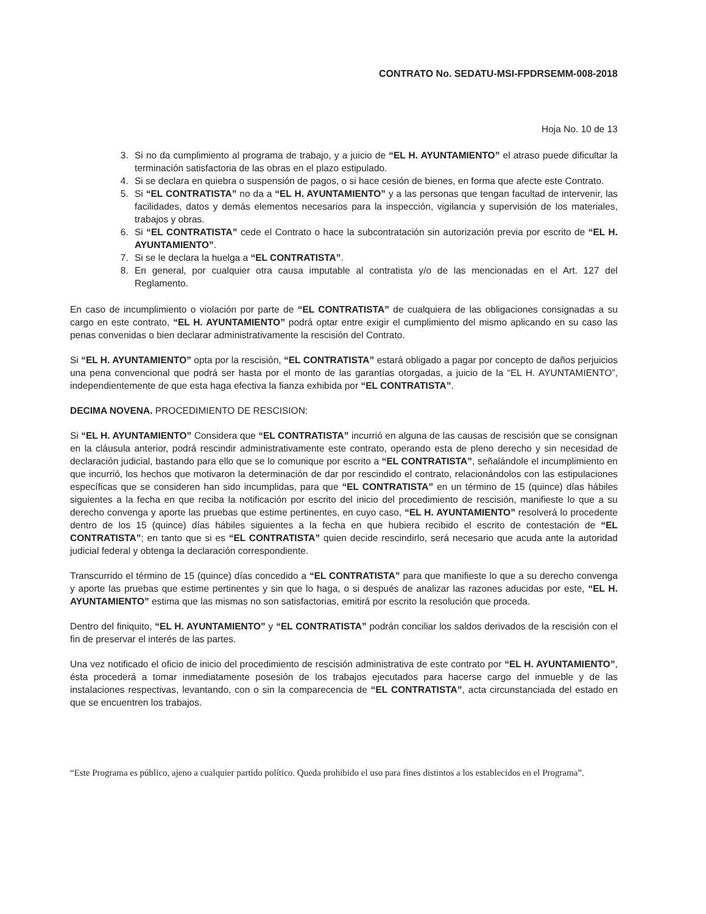CONTRATO No. SEDATU-MSI-FPDRSEMM-008-2018
Hoja No. 10 de 13
3. Si no da cumplimiento al programa de trabajo, y a juicio de “EL H. AYUNTAMIENTO” el atraso puede dificultar la terminación satisfactoria de las obras en el plazo estipulado.
4. Si se declara en quiebra o suspensión de pagos, o si hace cesión de bienes, en forma que afecte este Contrato.
5. Si “EL CONTRATISTA” no da a “EL H. AYUNTAMIENTO” y a las personas que tengan facultad de intervenir, las facilidades, datos y demás elementos necesarios para la inspección, vigilancia y supervisión de los materiales, trabajos y obras.
6. Si “EL CONTRATISTA” cede el Contrato o hace la subcontratación sin autorización previa por escrito de “EL H. AYUNTAMIENTO”.
7. Si se le declara la huelga a “EL CONTRATISTA”.
8. En general, por cualquier otra causa imputable al contratista y/o de las mencionadas en el Art. 127 del Reglamento.
En caso de incumplimiento o violación por parte de “EL CONTRATISTA” de cualquiera de las obligaciones consignadas a su cargo en este contrato, “EL H. AYUNTAMIENTO” podrá optar entre exigir el cumplimiento del mismo aplicando en su caso las penas convenidas o bien declarar administrativamente la rescisión del Contrato.
Si “EL H. AYUNTAMIENTO” opta por la rescisión, “EL CONTRATISTA” estará obligado a pagar por concepto de daños perjuicios una pena convencional que podrá ser hasta por el monto de las garantías otorgadas, a juicio de la “EL H. AYUNTAMIENTO”, independientemente de que esta haga efectiva la fianza exhibida por “EL CONTRATISTA”.
DECIMA NOVENA. PROCEDIMIENTO DE RESCISION:
Si “EL H. AYUNTAMIENTO” Considera que “EL CONTRATISTA” incurrió en alguna de las causas de rescisión que se consignan en la cláusula anterior, podrá rescindir administrativamente este contrato, operando esta de pleno derecho y sin necesidad de declaración judicial, bastando para ello que se lo comunique por escrito a “EL CONTRATISTA”, señalándole el incumplimiento en que incurrió, los hechos que motivaron la determinación de dar por rescindido el contrato, relacionándolos con las estipulaciones específicas que se consideren han sido incumplidas, para que “EL CONTRATISTA” en un término de 15 (quince) días hábiles siguientes a la fecha en que reciba la notificación por escrito del inicio del procedimiento de rescisión, manifieste lo que a su derecho convenga y aporte las pruebas que estime pertinentes, en cuyo caso, “EL H. AYUNTAMIENTO” resolverá lo procedente dentro de los 15 (quince) días hábiles siguientes a la fecha en que hubiera recibido el escrito de contestación de “EL CONTRATISTA”; en tanto que si es “EL CONTRATISTA” quien decide rescindirlo, será necesario que acuda ante la autoridad judicial federal y obtenga la declaración correspondiente.
Transcurrido el término de 15 (quince) días concedido a “EL CONTRATISTA” para que manifieste lo que a su derecho convenga y aporte las pruebas que estime pertinentes y sin que lo haga, o si después de analizar las razones aducidas por este, “EL H. AYUNTAMIENTO” estima que las mismas no son satisfactorias, emitirá por escrito la resolución que proceda.
Dentro del finiquito, “EL H. AYUNTAMIENTO” y “EL CONTRATISTA” podrán conciliar los saldos derivados de la rescisión con el fin de preservar el interés de las partes.
Una vez notificado el oficio de inicio del procedimiento de rescisión administrativa de este contrato por “EL H. AYUNTAMIENTO”, ésta procederá a tomar inmediatamente posesión de los trabajos ejecutados para hacerse cargo del inmueble y de las instalaciones respectivas, levantando, con o sin la comparecencia de “EL CONTRATISTA”, acta circunstanciada del estado en que se encuentren los trabajos.
“Este Programa es público, ajeno a cualquier partido político. Queda prohibido el uso para fines distintos a los establecidos en el Programa”.